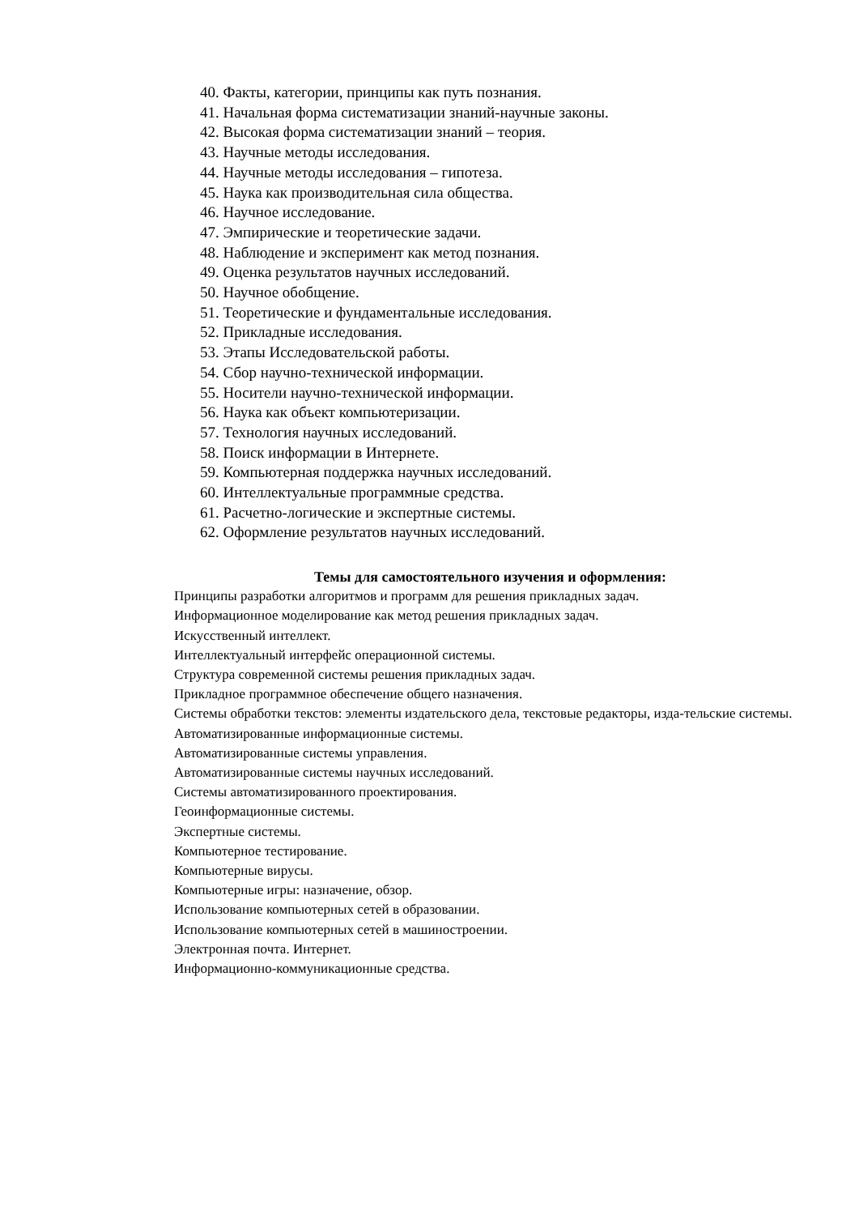40. Факты, категории, принципы как путь познания.
41. Начальная форма систематизации знаний-научные законы.
42. Высокая форма систематизации знаний – теория.
43. Научные методы исследования.
44. Научные методы исследования – гипотеза.
45. Наука как производительная сила общества.
46. Научное исследование.
47. Эмпирические и теоретические задачи.
48. Наблюдение и эксперимент как метод познания.
49. Оценка результатов научных исследований.
50. Научное обобщение.
51. Теоретические и фундаментальные исследования.
52. Прикладные исследования.
53. Этапы Исследовательской работы.
54. Сбор научно-технической информации.
55. Носители научно-технической информации.
56. Наука как объект компьютеризации.
57. Технология научных исследований.
58. Поиск информации в Интернете.
59. Компьютерная поддержка научных исследований.
60. Интеллектуальные программные средства.
61. Расчетно-логические и экспертные системы.
62. Оформление результатов научных исследований.
Темы для самостоятельного изучения и оформления:
Принципы разработки алгоритмов и программ для решения прикладных задач.
Информационное моделирование как метод решения прикладных задач.
Искусственный интеллект.
Интеллектуальный интерфейс операционной системы.
Структура современной системы решения прикладных задач.
Прикладное программное обеспечение общего назначения.
Системы обработки текстов: элементы издательского дела, текстовые редакторы, изда-тельские системы.
Автоматизированные информационные системы.
Автоматизированные системы управления.
Автоматизированные системы научных исследований.
Системы автоматизированного проектирования.
Геоинформационные системы.
Экспертные системы.
Компьютерное тестирование.
Компьютерные вирусы.
Компьютерные игры: назначение, обзор.
Использование компьютерных сетей в образовании.
Использование компьютерных сетей в машиностроении.
Электронная почта. Интернет.
Информационно-коммуникационные средства.